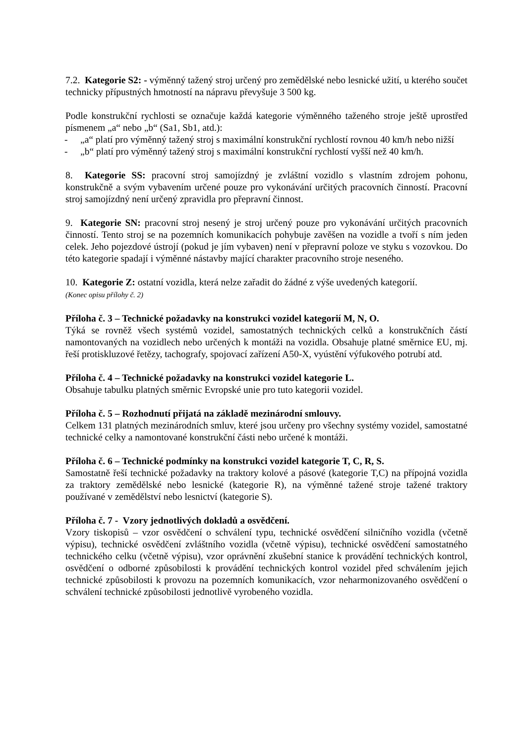7.2. Kategorie S2: - výměnný tažený stroj určený pro zemědělské nebo lesnické užití, u kterého součet technicky přípustných hmotností na nápravu převyšuje 3 500 kg.
Podle konstrukční rychlosti se označuje každá kategorie výměnného taženého stroje ještě uprostřed písmenem „a“ nebo „b“ (Sa1, Sb1, atd.):
- „a“ platí pro výměnný tažený stroj s maximální konstrukční rychlostí rovnou 40 km/h nebo nižší
- „b“ platí pro výměnný tažený stroj s maximální konstrukční rychlostí vyšší než 40 km/h.
8. Kategorie SS: pracovní stroj samojízdný je zvláštní vozidlo s vlastním zdrojem pohonu, konstrukčně a svým vybavením určené pouze pro vykonávání určitých pracovních činností. Pracovní stroj samojízdný není určený zpravidla pro přepravní činnost.
9. Kategorie SN: pracovní stroj nesený je stroj určený pouze pro vykonávání určitých pracovních činností. Tento stroj se na pozemních komunikacích pohybuje zavěšen na vozidle a tvoří s ním jeden celek. Jeho pojezdové ústrojí (pokud je jím vybaven) není v přepravní poloze ve styku s vozovkou. Do této kategorie spadají i výměnné nástavby mající charakter pracovního stroje neseného.
10. Kategorie Z: ostatní vozidla, která nelze zařadit do žádné z výše uvedených kategorií.
(Konec opisu přílohy č. 2)
Příloha č. 3 – Technické požadavky na konstrukci vozidel kategorií M, N, O.
Týká se rovněž všech systémů vozidel, samostatných technických celků a konstrukčních částí namontovaných na vozidlech nebo určených k montáži na vozidla. Obsahuje platné směrnice EU, mj. řeší protiskluzové řetězy, tachografy, spojovací zařízení A50-X, vyústění výfukového potrubí atd.
Příloha č. 4 – Technické požadavky na konstrukci vozidel kategorie L.
Obsahuje tabulku platných směrnic Evropské unie pro tuto kategorii vozidel.
Příloha č. 5 – Rozhodnutí přijatá na základě mezinárodní smlouvy.
Celkem 131 platných mezinárodních smluv, které jsou určeny pro všechny systémy vozidel, samostatné technické celky a namontované konstrukční části nebo určené k montáži.
Příloha č. 6 – Technické podmínky na konstrukci vozidel kategorie T, C, R, S.
Samostatně řeší technické požadavky na traktory kolové a pásové (kategorie T,C) na přípojná vozidla za traktory zemědělské nebo lesnické (kategorie R), na výměnné tažené stroje tažené traktory používané v zemědělství nebo lesnictví (kategorie S).
Příloha č. 7 - Vzory jednotlivých dokladů a osvědčení.
Vzory tiskopisů – vzor osvědčení o schválení typu, technické osvědčení silničního vozidla (včetně výpisu), technické osvědčení zvláštního vozidla (včetně výpisu), technické osvědčení samostatného technického celku (včetně výpisu), vzor oprávnění zkušební stanice k provádění technických kontrol, osvědčení o odborné způsobilosti k provádění technických kontrol vozidel před schválením jejich technické způsobilosti k provozu na pozemních komunikacích, vzor neharmonizovaného osvědčení o schválení technické způsobilosti jednotlivě vyrobeného vozidla.